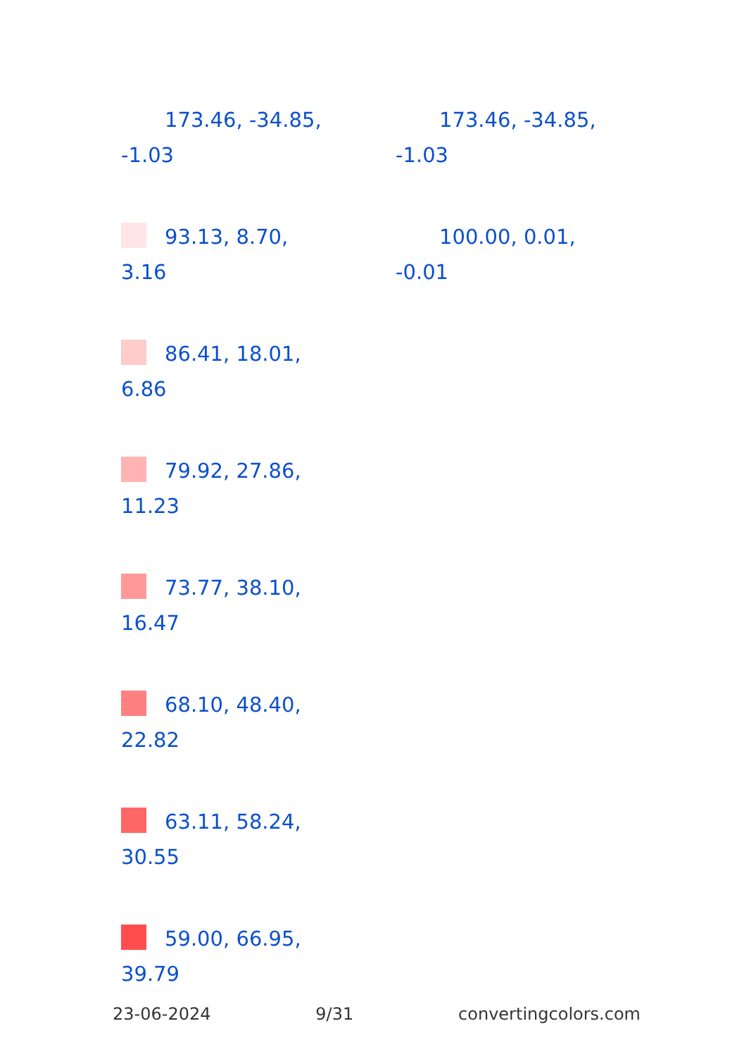173.46, -34.85, -1.03
93.13, 8.70, 3.16
86.41, 18.01, 6.86
79.92, 27.86, 11.23
73.77, 38.10, 16.47
68.10, 48.40, 22.82
63.11, 58.24, 30.55
59.00, 66.95, 39.79
173.46, -34.85, -1.03
100.00, 0.01, -0.01
23-06-2024 9/31 convertingcolors.com